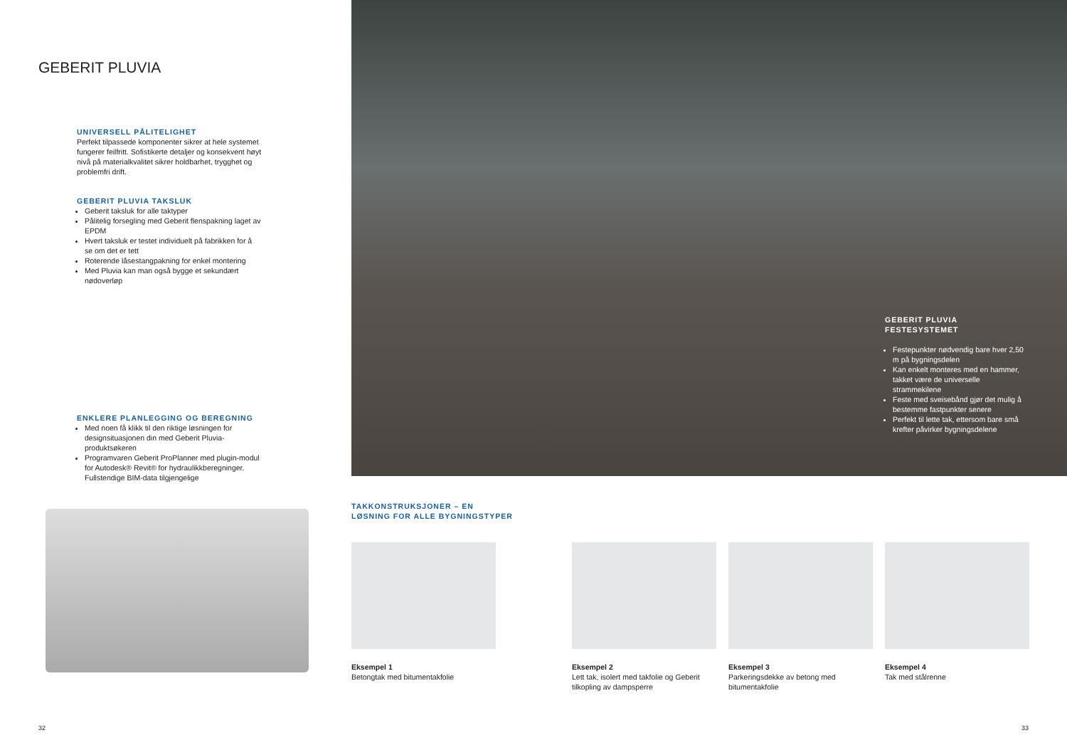GEBERIT PLUVIA
UNIVERSELL PÅLITELIGHET
Perfekt tilpassede komponenter sikrer at hele systemet fungerer feilfritt. Sofistikerte detaljer og konsekvent høyt nivå på materialkvalitet sikrer holdbarhet, trygghet og problemfri drift.
GEBERIT PLUVIA TAKSLUK
Geberit taksluk for alle taktyper
Pålitelig forsegling med Geberit flenspakning laget av EPDM
Hvert taksluk er testet individuelt på fabrikken for å se om det er tett
Roterende låsestangpakning for enkel montering
Med Pluvia kan man også bygge et sekundært nødoverløp
ENKLERE PLANLEGGING OG BEREGNING
Med noen få klikk til den riktige løsningen for designsituasjonen din med Geberit Pluvia-produktsøkeren
Programvaren Geberit ProPlanner med plugin-modul for Autodesk® Revit® for hydraulikkberegninger. Fullstendige BIM-data tilgjengelige
32
GEBERIT PLUVIA FESTESYSTEMET
Festepunkter nødvendig bare hver 2,50 m på bygningsdelen
Kan enkelt monteres med en hammer, takket være de universelle strammekilene
Feste med sveisebånd gjør det mulig å bestemme fastpunkter senere
Perfekt til lette tak, ettersom bare små krefter påvirker bygningsdelene
TAKKONSTRUKSJONER – EN
LØSNING FOR ALLE BYGNINGSTYPER
Eksempel 1
Betongtak med bitumentakfolie
Eksempel 2
Lett tak, isolert med takfolie og Geberit tilkopling av dampsperre
Eksempel 3
Parkeringsdekke av betong med bitumentakfolie
Eksempel 4
Tak med stålrenne
33